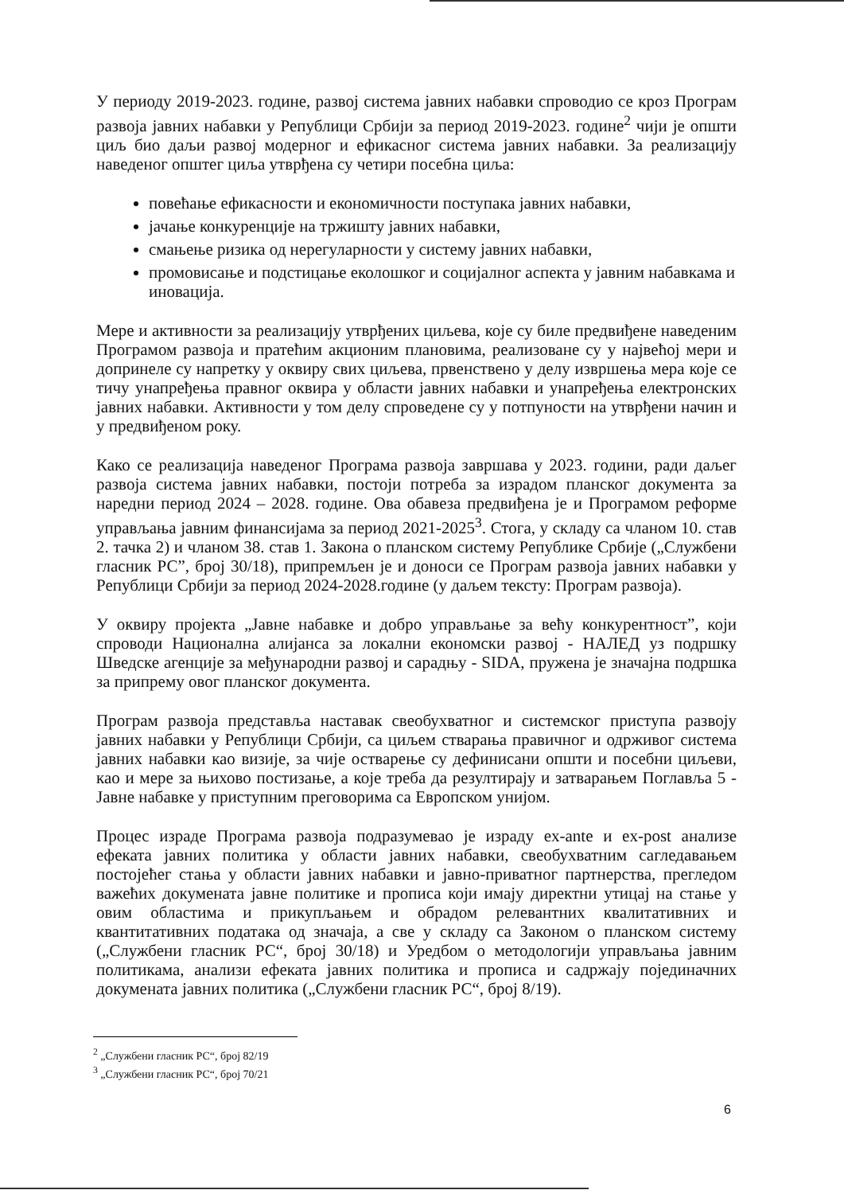У периоду 2019-2023. године, развој система јавних набавки спроводио се кроз Програм развоја јавних набавки у Републици Србији за период 2019-2023. године<sup>2</sup> чији је општи циљ био даљи развој модерног и ефикасног система јавних набавки. За реализацију наведеног општег циља утврђена су четири посебна циља:
повећање ефикасности и економичности поступака јавних набавки,
јачање конкуренције на тржишту јавних набавки,
смањење ризика од нерегуларности у систему јавних набавки,
промовисање и подстицање еколошког и социјалног аспекта у јавним набавкама и иновација.
Мере и активности за реализацију утврђених циљева, које су биле предвиђене наведеним Програмом развоја и пратећим акционим плановима, реализоване су у највећој мери и допринеле су напретку у оквиру свих циљева, првенствено у делу извршења мера које се тичу унапређења правног оквира у области јавних набавки и унапређења електронских јавних набавки. Активности у том делу спроведене су у потпуности на утврђени начин и у предвиђеном року.
Како се реализација наведеног Програма развоја завршава у 2023. години, ради даљег развоја система јавних набавки, постоји потреба за израдом планског документа за наредни период 2024 – 2028. године. Ова обавеза предвиђена је и Програмом реформе управљања јавним финансијама за период 2021-2025<sup>3</sup>. Стога, у складу са чланом 10. став 2. тачка 2) и чланом 38. став 1. Закона о планском систему Републике Србије („Службени гласник РС”, број 30/18), припремљен је и доноси се Програм развоја јавних набавки у Републици Србији за период 2024-2028.године (у даљем тексту: Програм развоја).
У оквиру пројекта „Јавне набавке и добро управљање за већу конкурентност”, који спроводи Национална алијанса за локални економски развој - НАЛЕД уз подршку Шведске агенције за међународни развој и сарадњу - SIDA, пружена је значајна подршка за припрему овог планског документа.
Програм развоја представља наставак свеобухватног и системског приступа развоју јавних набавки у Републици Србији, са циљем стварања правичног и одрживог система јавних набавки као визије, за чије остварење су дефинисани општи и посебни циљеви, као и мере за њихово постизање, а које треба да резултирају и затварањем Поглавља 5 - Јавне набавке у приступним преговорима са Европском унијом.
Процес израде Програма развоја подразумевао је израду ex-ante и ex-post анализе ефеката јавних политика у области јавних набавки, свеобухватним сагледавањем постојећег стања у области јавних набавки и јавно-приватног партнерства, прегледом важећих докумената јавне политике и прописа који имају директни утицај на стање у овим областима и прикупљањем и обрадом релевантних квалитативних и квантитативних података од значаја, а све у складу са Законом о планском систему („Службени гласник РС“, број 30/18) и Уредбом о методологији управљања јавним политикама, анализи ефеката јавних политика и прописа и садржају појединачних докумената јавних политика („Службени гласник РС“, број 8/19).
<sup>2</sup> „Службени гласник РС“, број 82/19
<sup>3</sup> „Службени гласник РС“, број 70/21
6